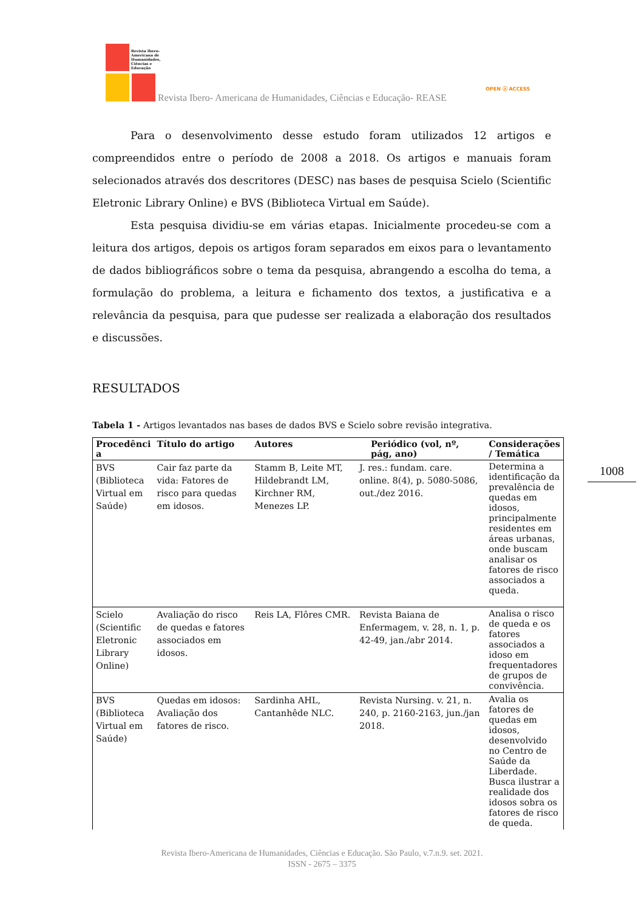Revista Ibero-
Americana de
Humanidades,
Ciências e
Educação
Revista Ibero- Americana de Humanidades, Ciências e Educação- REASE
OPEN ⓐ ACCESS
1008
Para o desenvolvimento desse estudo foram utilizados 12 artigos e compreendidos entre o período de 2008 a 2018. Os artigos e manuais foram selecionados através dos descritores (DESC) nas bases de pesquisa Scielo (Scientific Eletronic Library Online) e BVS (Biblioteca Virtual em Saúde).
Esta pesquisa dividiu-se em várias etapas. Inicialmente procedeu-se com a leitura dos artigos, depois os artigos foram separados em eixos para o levantamento de dados bibliográficos sobre o tema da pesquisa, abrangendo a escolha do tema, a formulação do problema, a leitura e fichamento dos textos, a justificativa e a relevância da pesquisa, para que pudesse ser realizada a elaboração dos resultados e discussões.
RESULTADOS
Tabela 1 - Artigos levantados nas bases de dados BVS e Scielo sobre revisão integrativa.
| Procedênci a | Título do artigo | Autores | Periódico (vol, nº, pág, ano) | Considerações / Temática |
| --- | --- | --- | --- | --- |
| BVS (Biblioteca Virtual em Saúde) | Cair faz parte da vida: Fatores de risco para quedas em idosos. | Stamm B, Leite MT, Hildebrandt LM, Kirchner RM, Menezes LP. | J. res.: fundam. care. online. 8(4), p. 5080-5086, out./dez 2016. | Determina a identificação da prevalência de quedas em idosos, principalmente residentes em áreas urbanas, onde buscam analisar os fatores de risco associados a queda. |
| Scielo (Scientific Eletronic Library Online) | Avaliação do risco de quedas e fatores associados em idosos. | Reis LA, Flôres CMR. | Revista Baiana de Enfermagem, v. 28, n. 1, p. 42-49, jan./abr 2014. | Analisa o risco de queda e os fatores associados a idoso em frequentadores de grupos de convivência. |
| BVS (Biblioteca Virtual em Saúde) | Quedas em idosos: Avaliação dos fatores de risco. | Sardinha AHL, Cantanhêde NLC. | Revista Nursing. v. 21, n. 240, p. 2160-2163, jun./jan 2018. | Avalia os fatores de quedas em idosos, desenvolvido no Centro de Saúde da Liberdade. Busca ilustrar a realidade dos idosos sobra os fatores de risco de queda. |
Revista Ibero-Americana de Humanidades, Ciências e Educação. São Paulo, v.7.n.9. set. 2021.
ISSN - 2675 – 3375